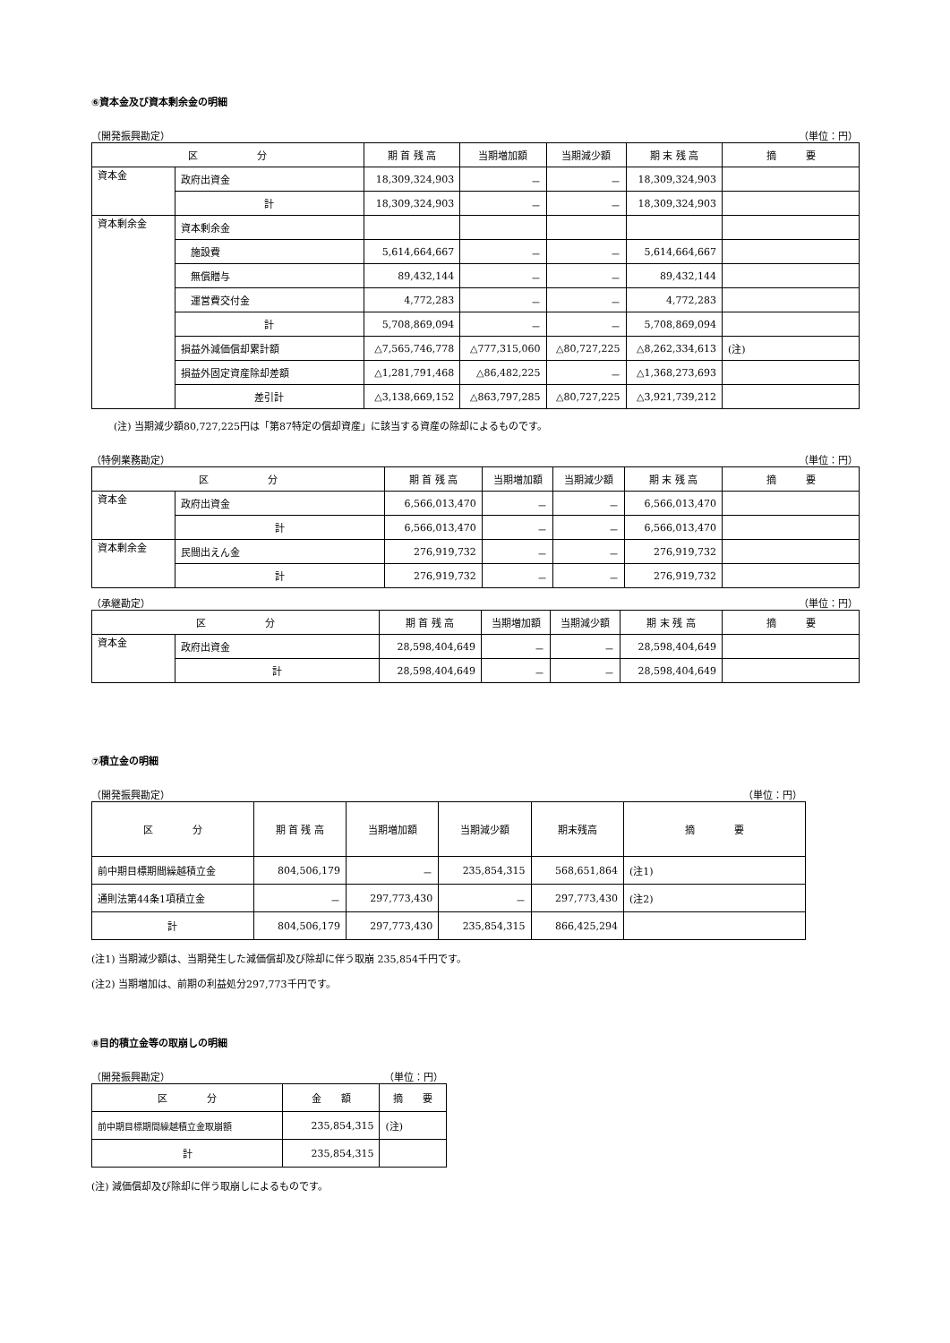⑥資本金及び資本剰余金の明細
（開発振興勘定） （単位：円）
| 区 分 | | 期 首 残 高 | 当期増加額 | 当期減少額 | 期 末 残 高 | 摘 要 |
| --- | --- | --- | --- | --- | --- | --- |
| 資本金 | 政府出資金 | 18,309,324,903 | － | － | 18,309,324,903 | |
| | 計 | 18,309,324,903 | － | － | 18,309,324,903 | |
| 資本剰余金 | 資本剰余金 | | | | | |
| | 施設費 | 5,614,664,667 | － | － | 5,614,664,667 | |
| | 無償贈与 | 89,432,144 | － | － | 89,432,144 | |
| | 運営費交付金 | 4,772,283 | － | － | 4,772,283 | |
| | 計 | 5,708,869,094 | － | － | 5,708,869,094 | |
| | 損益外減価償却累計額 | △7,565,746,778 | △777,315,060 | △80,727,225 | △8,262,334,613 | (注) |
| | 損益外固定資産除却差額 | △1,281,791,468 | △86,482,225 | － | △1,368,273,693 | |
| | 差引計 | △3,138,669,152 | △863,797,285 | △80,727,225 | △3,921,739,212 | |
(注) 当期減少額80,727,225円は「第87特定の償却資産」に該当する資産の除却によるものです。
（特例業務勘定） （単位：円）
| 区 分 | | 期 首 残 高 | 当期増加額 | 当期減少額 | 期 末 残 高 | 摘 要 |
| --- | --- | --- | --- | --- | --- | --- |
| 資本金 | 政府出資金 | 6,566,013,470 | － | － | 6,566,013,470 | |
| | 計 | 6,566,013,470 | － | － | 6,566,013,470 | |
| 資本剰余金 | 民間出えん金 | 276,919,732 | － | － | 276,919,732 | |
| | 計 | 276,919,732 | － | － | 276,919,732 | |
（承継勘定） （単位：円）
| 区 分 | | 期 首 残 高 | 当期増加額 | 当期減少額 | 期 末 残 高 | 摘 要 |
| --- | --- | --- | --- | --- | --- | --- |
| 資本金 | 政府出資金 | 28,598,404,649 | － | － | 28,598,404,649 | |
| | 計 | 28,598,404,649 | － | － | 28,598,404,649 | |
⑦積立金の明細
（開発振興勘定） （単位：円）
| 区 分 | 期 首 残 高 | 当期増加額 | 当期減少額 | 期末残高 | 摘 要 |
| --- | --- | --- | --- | --- | --- |
| 前中期目標期間繰越積立金 | 804,506,179 | － | 235,854,315 | 568,651,864 | (注1) |
| 通則法第44条1項積立金 | － | 297,773,430 | － | 297,773,430 | (注2) |
| 計 | 804,506,179 | 297,773,430 | 235,854,315 | 866,425,294 | |
(注1) 当期減少額は、当期発生した減価償却及び除却に伴う取崩 235,854千円です。
(注2) 当期増加は、前期の利益処分297,773千円です。
⑧目的積立金等の取崩しの明細
（開発振興勘定） （単位：円）
| 区 分 | 金 額 | 摘 要 |
| --- | --- | --- |
| 前中期目標期間繰越積立金取崩額 | 235,854,315 | (注) |
| 計 | 235,854,315 | |
(注) 減価償却及び除却に伴う取崩しによるものです。